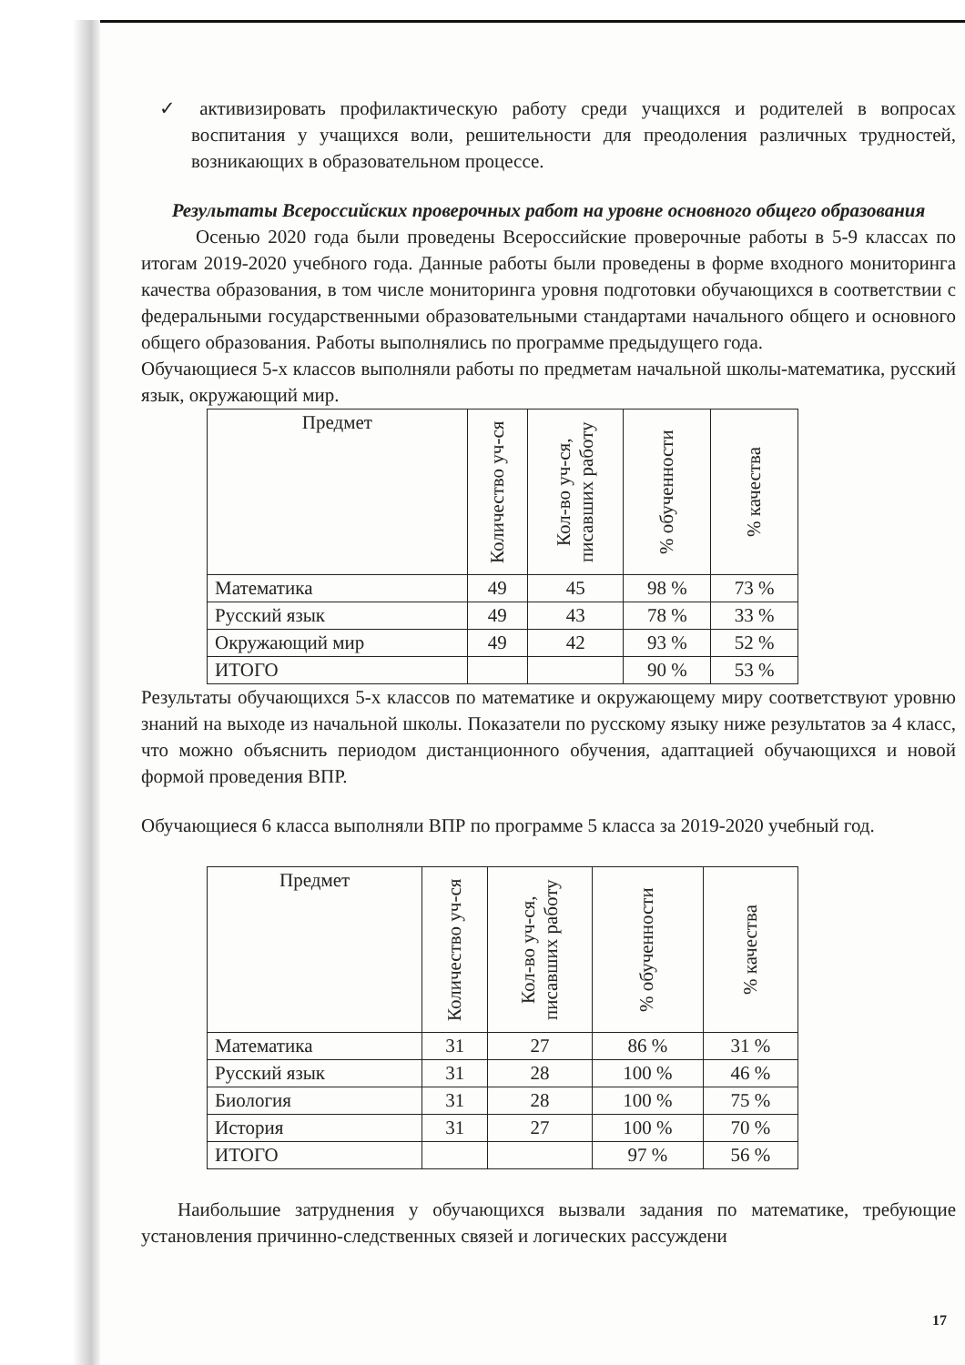✓ активизировать профилактическую работу среди учащихся и родителей в вопросах воспитания у учащихся воли, решительности для преодоления различных трудностей, возникающих в образовательном процессе.
Результаты Всероссийских проверочных работ на уровне основного общего образования
Осенью 2020 года были проведены Всероссийские проверочные работы в 5-9 классах по итогам 2019-2020 учебного года. Данные работы были проведены в форме входного мониторинга качества образования, в том числе мониторинга уровня подготовки обучающихся в соответствии с федеральными государственными образовательными стандартами начального общего и основного общего образования. Работы выполнялись по программе предыдущего года.
Обучающиеся 5-х классов выполняли работы по предметам начальной школы-математика, русский язык, окружающий мир.
| Предмет | Количество уч-ся | Кол-во уч-ся, писавших работу | % обученности | % качества |
| --- | --- | --- | --- | --- |
| Математика | 49 | 45 | 98 % | 73 % |
| Русский язык | 49 | 43 | 78 % | 33 % |
| Окружающий мир | 49 | 42 | 93 % | 52 % |
| ИТОГО | | | 90 % | 53 % |
Результаты обучающихся 5-х классов по математике и окружающему миру соответствуют уровню знаний на выходе из начальной школы. Показатели по русскому языку ниже результатов за 4 класс, что можно объяснить периодом дистанционного обучения, адаптацией обучающихся и новой формой проведения ВПР.
Обучающиеся 6 класса выполняли ВПР по программе 5 класса за 2019-2020 учебный год.
| Предмет | Количество уч-ся | Кол-во уч-ся, писавших работу | % обученности | % качества |
| --- | --- | --- | --- | --- |
| Математика | 31 | 27 | 86 % | 31 % |
| Русский язык | 31 | 28 | 100 % | 46 % |
| Биология | 31 | 28 | 100 % | 75 % |
| История | 31 | 27 | 100 % | 70 % |
| ИТОГО | | | 97 % | 56 % |
Наибольшие затруднения у обучающихся вызвали задания по математике, требующие установления причинно-следственных связей и логических рассуждени
17